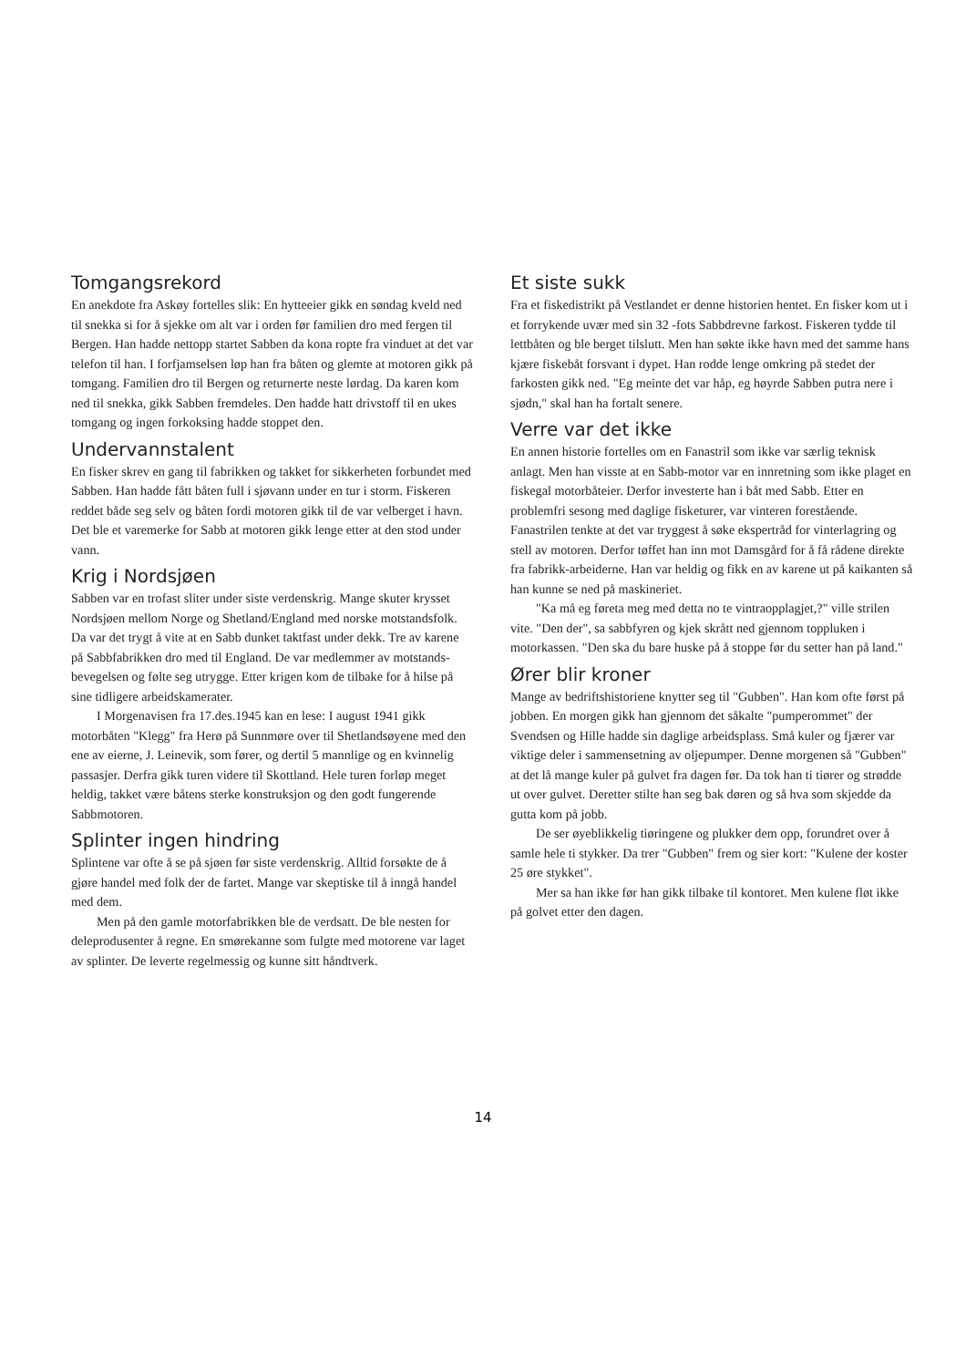Tomgangsrekord
En anekdote fra Askøy fortelles slik: En hytteeier gikk en søndag kveld ned til snekka si for å sjekke om alt var i orden før familien dro med fergen til Bergen. Han hadde nettopp startet Sabben da kona ropte fra vinduet at det var telefon til han. I forfjamselsen løp han fra båten og glemte at motoren gikk på tomgang. Familien dro til Bergen og returnerte neste lørdag. Da karen kom ned til snekka, gikk Sabben fremdeles. Den hadde hatt drivstoff til en ukes tomgang og ingen forkoksing hadde stoppet den.
Undervannstalent
En fisker skrev en gang til fabrikken og takket for sikkerheten forbundet med Sabben. Han hadde fått båten full i sjøvann under en tur i storm. Fiskeren reddet både seg selv og båten fordi motoren gikk til de var velberget i havn. Det ble et varemerke for Sabb at motoren gikk lenge etter at den stod under vann.
Krig i Nordsjøen
Sabben var en trofast sliter under siste verdenskrig. Mange skuter krysset Nordsjøen mellom Norge og Shetland/England med norske motstandsfolk. Da var det trygt å vite at en Sabb dunket taktfast under dekk. Tre av karene på Sabbfabrikken dro med til England. De var medlemmer av motstands-bevegelsen og følte seg utrygge. Etter krigen kom de tilbake for å hilse på sine tidligere arbeidskamerater.
I Morgenavisen fra 17.des.1945 kan en lese: I august 1941 gikk motorbåten "Klegg" fra Herø på Sunnmøre over til Shetlandsøyene med den ene av eierne, J. Leinevik, som fører, og dertil 5 mannlige og en kvinnelig passasjer. Derfra gikk turen videre til Skottland. Hele turen forløp meget heldig, takket være båtens sterke konstruksjon og den godt fungerende Sabbmotoren.
Splinter ingen hindring
Splintene var ofte å se på sjøen før siste verdenskrig. Alltid forsøkte de å gjøre handel med folk der de fartet. Mange var skeptiske til å inngå handel med dem.
Men på den gamle motorfabrikken ble de verdsatt. De ble nesten for deleprodusenter å regne. En smørekanne som fulgte med motorene var laget av splinter. De leverte regelmessig og kunne sitt håndtverk.
Et siste sukk
Fra et fiskedistrikt på Vestlandet er denne historien hentet. En fisker kom ut i et forrykende uvær med sin 32 -fots Sabbdrevne farkost. Fiskeren tydde til lettbåten og ble berget tilslutt. Men han søkte ikke havn med det samme hans kjære fiskebåt forsvant i dypet. Han rodde lenge omkring på stedet der farkosten gikk ned. "Eg meinte det var håp, eg høyrde Sabben putra nere i sjødn," skal han ha fortalt senere.
Verre var det ikke
En annen historie fortelles om en Fanastril som ikke var særlig teknisk anlagt. Men han visste at en Sabb-motor var en innretning som ikke plaget en fiskegal motorbåteier. Derfor investerte han i båt med Sabb. Etter en problemfri sesong med daglige fisketurer, var vinteren forestående. Fanastrilen tenkte at det var tryggest å søke ekspertråd for vinterlagring og stell av motoren. Derfor tøffet han inn mot Damsgård for å få rådene direkte fra fabrikk-arbeiderne. Han var heldig og fikk en av karene ut på kaikanten så han kunne se ned på maskineriet.
"Ka må eg føreta meg med detta no te vintraopplagjet,?" ville strilen vite. "Den der", sa sabbfyren og kjek skrått ned gjennom toppluken i motorkassen. "Den ska du bare huske på å stoppe før du setter han på land."
Ører blir kroner
Mange av bedriftshistoriene knytter seg til "Gubben". Han kom ofte først på jobben. En morgen gikk han gjennom det såkalte "pumperommet" der Svendsen og Hille hadde sin daglige arbeidsplass. Små kuler og fjærer var viktige deler i sammensetning av oljepumper. Denne morgenen så "Gubben" at det lå mange kuler på gulvet fra dagen før. Da tok han ti tiører og strødde ut over gulvet. Deretter stilte han seg bak døren og så hva som skjedde da gutta kom på jobb.
De ser øyeblikkelig tiøringene og plukker dem opp, forundret over å samle hele ti stykker. Da trer "Gubben" frem og sier kort: "Kulene der koster 25 øre stykket".
Mer sa han ikke før han gikk tilbake til kontoret. Men kulene fløt ikke på golvet etter den dagen.
14